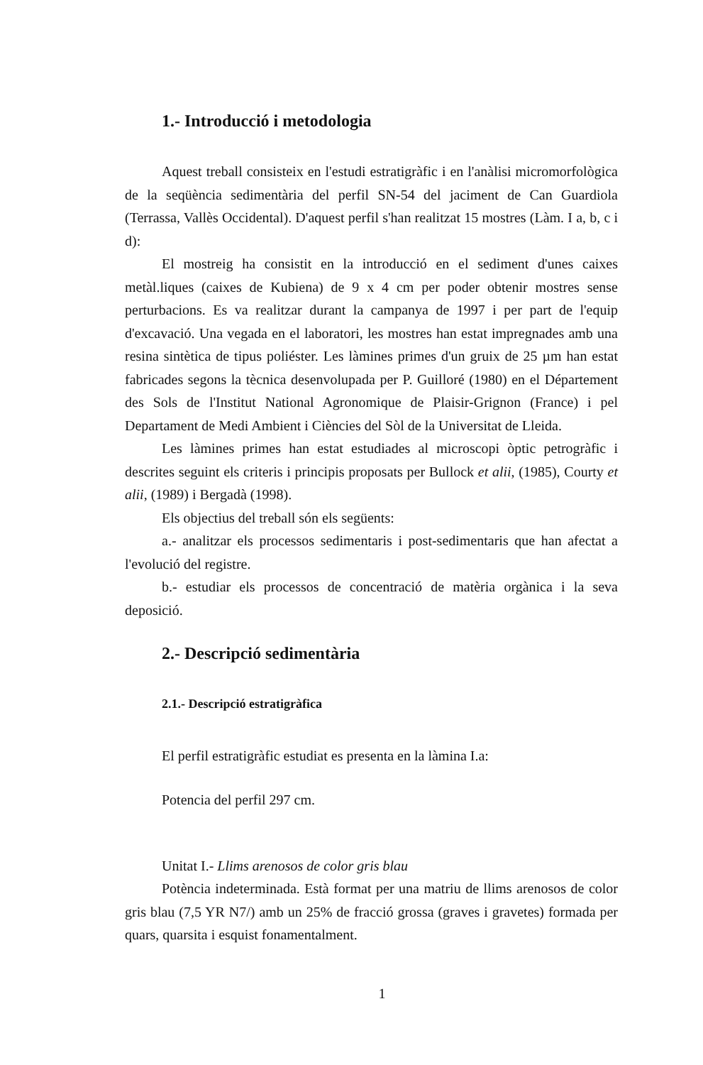1.- Introducció i metodologia
Aquest treball consisteix en l'estudi estratigràfic i en l'anàlisi micromorfològica de la seqüència sedimentària del perfil SN-54 del jaciment de Can Guardiola (Terrassa, Vallès Occidental). D'aquest perfil s'han realitzat 15 mostres (Làm. I a, b, c i d):
El mostreig ha consistit en la introducció en el sediment d'unes caixes metàl.liques (caixes de Kubiena) de 9 x 4 cm per poder obtenir mostres sense perturbacions. Es va realitzar durant la campanya de 1997 i per part de l'equip d'excavació. Una vegada en el laboratori, les mostres han estat impregnades amb una resina sintètica de tipus poliéster. Les làmines primes d'un gruix de 25 µm han estat fabricades segons la tècnica desenvolupada per P. Guilloré (1980) en el Département des Sols de l'Institut National Agronomique de Plaisir-Grignon (France) i pel Departament de Medi Ambient i Ciències del Sòl de la Universitat de Lleida.
Les làmines primes han estat estudiades al microscopi òptic petrogràfic i descrites seguint els criteris i principis proposats per Bullock et alii, (1985), Courty et alii, (1989) i Bergadà (1998).
Els objectius del treball són els següents:
a.- analitzar els processos sedimentaris i post-sedimentaris que han afectat a l'evolució del registre.
b.- estudiar els processos de concentració de matèria orgànica i la seva deposició.
2.- Descripció sedimentària
2.1.- Descripció estratigràfica
El perfil estratigràfic estudiat es presenta en la làmina I.a:
Potencia del perfil 297 cm.
Unitat I.- Llims arenosos de color gris blau
Potència indeterminada. Està format per una matriu de llims arenosos de color gris blau (7,5 YR N7/) amb un 25% de fracció grossa (graves i gravetes) formada per quars, quarsita i esquist fonamentalment.
1